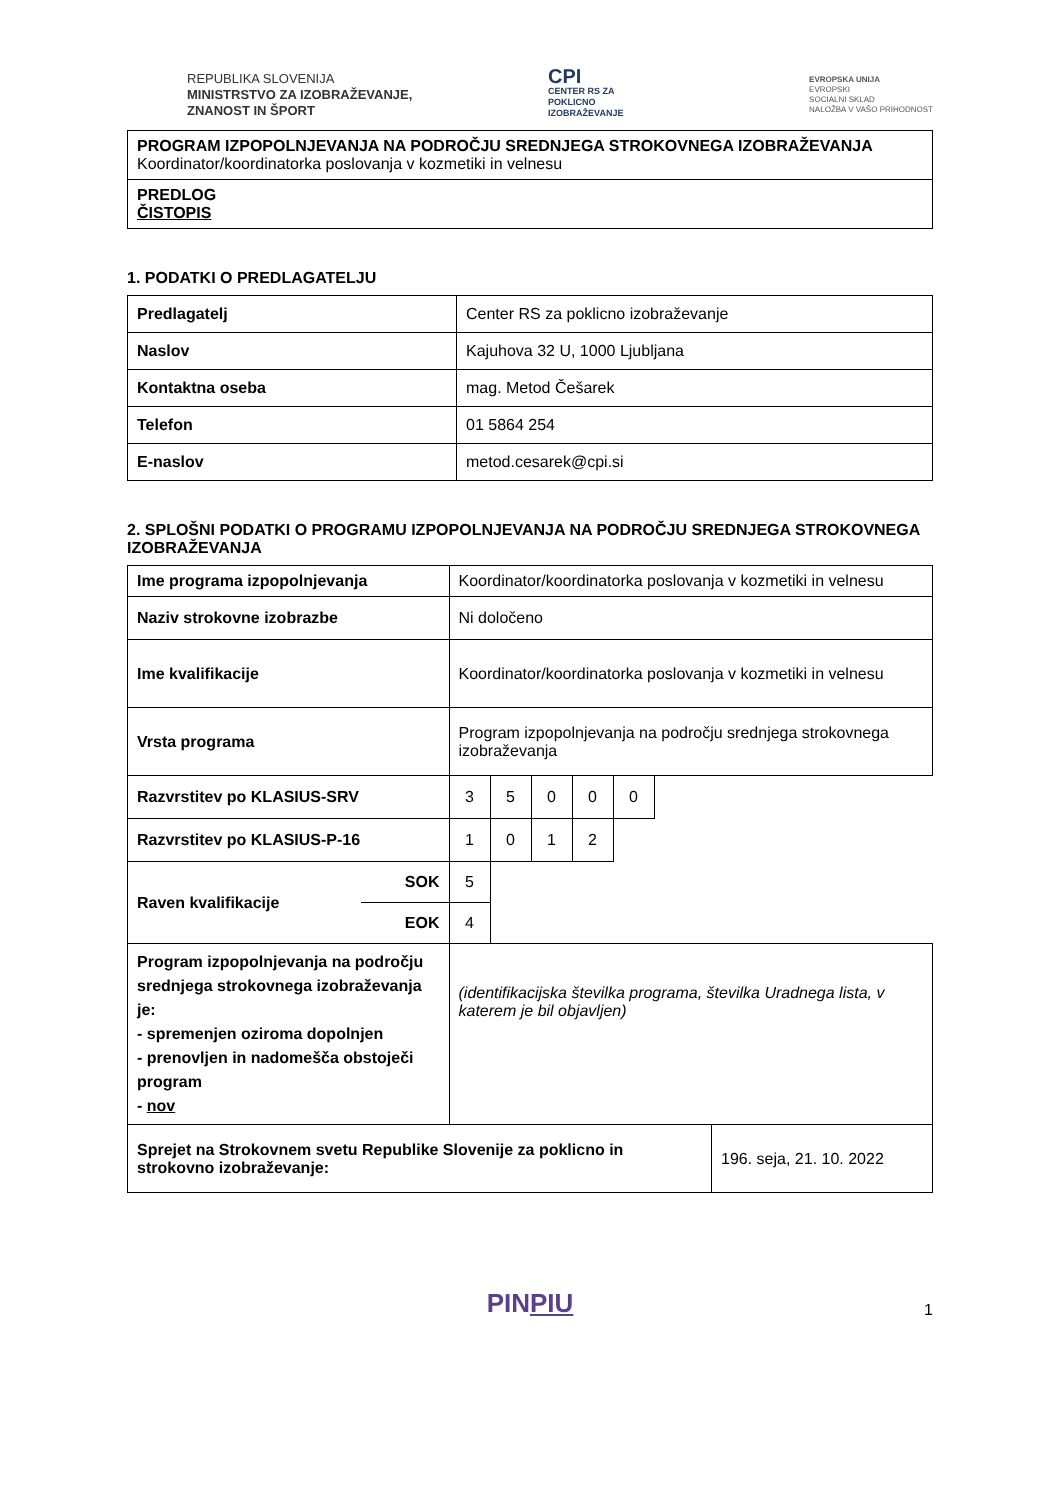REPUBLIKA SLOVENIJA
MINISTRSTVO ZA IZOBRAŽEVANJE,
ZNANOST IN ŠPORT
CPI
CENTER RS ZA
POKLICNO
IZOBRAŽEVANJE
EVROPSKA UNIJA
EVROPSKI
SOCIALNI SKLAD
NALOŽBA V VAŠO PRIHODNOST
| PROGRAM IZPOPOLNJEVANJA NA PODROČJU SREDNJEGA STROKOVNEGA IZOBRAŽEVANJA Koordinator/koordinatorka poslovanja v kozmetiki in velnesu |
| PREDLOG ČISTOPIS |
1. PODATKI O PREDLAGATELJU
| Predlagatelj | Center RS za poklicno izobraževanje |
| Naslov | Kajuhova 32 U, 1000 Ljubljana |
| Kontaktna oseba | mag. Metod Češarek |
| Telefon | 01 5864 254 |
| E-naslov | metod.cesarek@cpi.si |
2. SPLOŠNI PODATKI O PROGRAMU IZPOPOLNJEVANJA NA PODROČJU SREDNJEGA STROKOVNEGA IZOBRAŽEVANJA
| Ime programa izpopolnjevanja | | Koordinator/koordinatorka poslovanja v kozmetiki in velnesu | | | | | |
| Naziv strokovne izobrazbe | | Ni določeno | | | | | |
| Ime kvalifikacije | | Koordinator/koordinatorka poslovanja v kozmetiki in velnesu | | | | | |
| Vrsta programa | | Program izpopolnjevanja na področju srednjega strokovnega izobraževanja | | | | | |
| Razvrstitev po KLASIUS-SRV | | 3 | 5 | 0 | 0 | 0 | |
| Razvrstitev po KLASIUS-P-16 | | 1 | 0 | 1 | 2 | | |
| Raven kvalifikacije | SOK | 5 | | | | | |
| | EOK | 4 | | | | | |
| Program izpopolnjevanja na področju srednjega strokovnega izobraževanja je: - spremenjen oziroma dopolnjen - prenovljen in nadomešča obstoječi program - nov | | (identifikacijska številka programa, številka Uradnega lista, v katerem je bil objavljen) | | | | | |
| Sprejet na Strokovnem svetu Republike Slovenije za poklicno in strokovno izobraževanje: | 196. seja, 21. 10. 2022 |
PINPIU
1